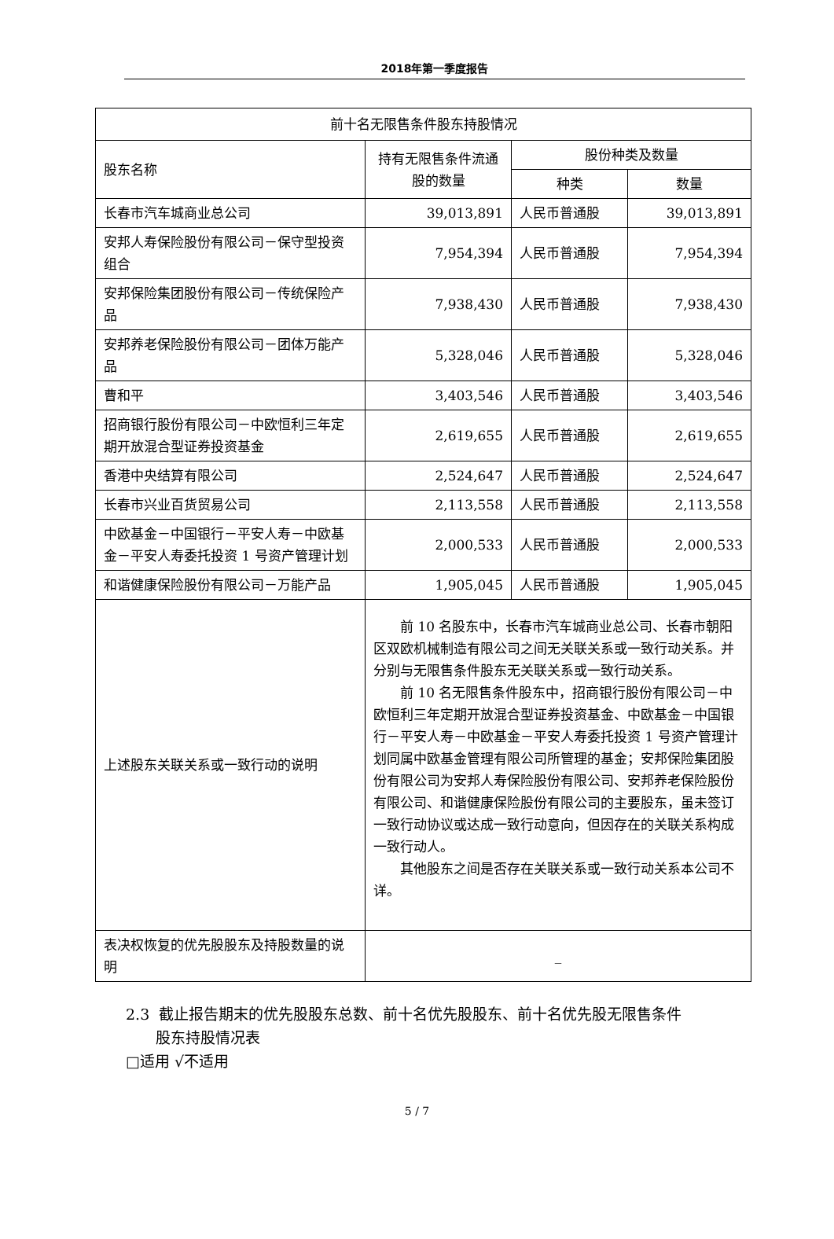2018年第一季度报告
| 前十名无限售条件股东持股情况 | | | |
| --- | --- | --- | --- |
| 股东名称 | 持有无限售条件流通股的数量 | 股份种类及数量 | |
| | | 种类 | 数量 |
| 长春市汽车城商业总公司 | 39,013,891 | 人民币普通股 | 39,013,891 |
| 安邦人寿保险股份有限公司－保守型投资组合 | 7,954,394 | 人民币普通股 | 7,954,394 |
| 安邦保险集团股份有限公司－传统保险产品 | 7,938,430 | 人民币普通股 | 7,938,430 |
| 安邦养老保险股份有限公司－团体万能产品 | 5,328,046 | 人民币普通股 | 5,328,046 |
| 曹和平 | 3,403,546 | 人民币普通股 | 3,403,546 |
| 招商银行股份有限公司－中欧恒利三年定期开放混合型证券投资基金 | 2,619,655 | 人民币普通股 | 2,619,655 |
| 香港中央结算有限公司 | 2,524,647 | 人民币普通股 | 2,524,647 |
| 长春市兴业百货贸易公司 | 2,113,558 | 人民币普通股 | 2,113,558 |
| 中欧基金－中国银行－平安人寿－中欧基金－平安人寿委托投资 1 号资产管理计划 | 2,000,533 | 人民币普通股 | 2,000,533 |
| 和谐健康保险股份有限公司－万能产品 | 1,905,045 | 人民币普通股 | 1,905,045 |
| 上述股东关联关系或一致行动的说明 | 前 10 名股东中，长春市汽车城商业总公司、长春市朝阳区双欧机械制造有限公司之间无关联关系或一致行动关系。并分别与无限售条件股东无关联关系或一致行动关系。 前 10 名无限售条件股东中，招商银行股份有限公司－中欧恒利三年定期开放混合型证券投资基金、中欧基金－中国银行－平安人寿－中欧基金－平安人寿委托投资 1 号资产管理计划同属中欧基金管理有限公司所管理的基金；安邦保险集团股份有限公司为安邦人寿保险股份有限公司、安邦养老保险股份有限公司、和谐健康保险股份有限公司的主要股东，虽未签订一致行动协议或达成一致行动意向，但因存在的关联关系构成一致行动人。 其他股东之间是否存在关联关系或一致行动关系本公司不详。 | | |
| 表决权恢复的优先股股东及持股数量的说明 | _ | | |
2.3 截止报告期末的优先股股东总数、前十名优先股股东、前十名优先股无限售条件
股东持股情况表
□适用 √不适用
5 / 7